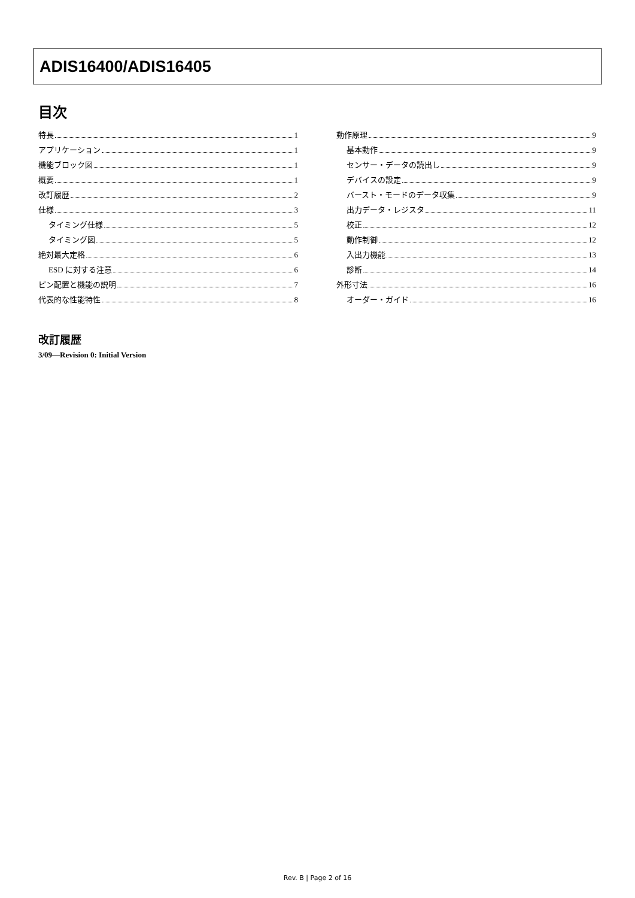ADIS16400/ADIS16405
目次
特長 1
アプリケーション 1
機能ブロック図 1
概要 1
改訂履歴 2
仕様 3
タイミング仕様 5
タイミング図 5
絶対最大定格 6
ESD に対する注意 6
ピン配置と機能の説明 7
代表的な性能特性 8
動作原理 9
基本動作 9
センサー・データの読出し 9
デバイスの設定 9
バースト・モードのデータ収集 9
出力データ・レジスタ 11
校正 12
動作制御 12
入出力機能 13
診断 14
外形寸法 16
オーダー・ガイド 16
改訂履歴
3/09—Revision 0: Initial Version
Rev. B | Page 2 of 16